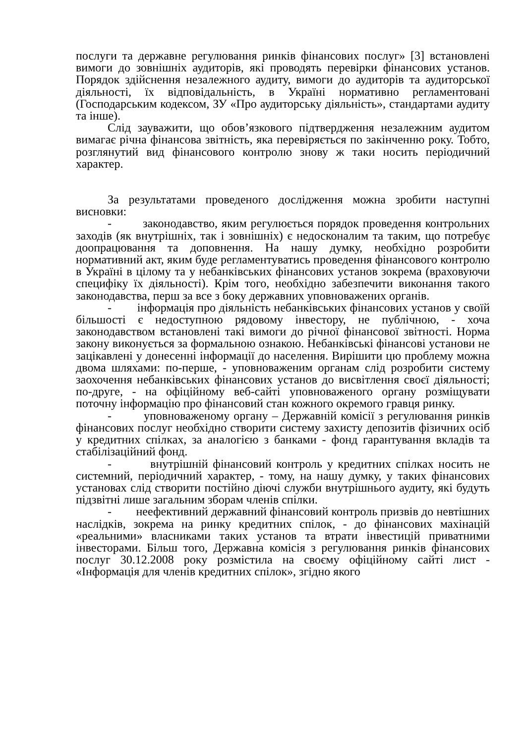послуги та державне регулювання ринків фінансових послуг» [3] встановлені вимоги до зовнішніх аудиторів, які проводять перевірки фінансових установ. Порядок здійснення незалежного аудиту, вимоги до аудиторів та аудиторської діяльності, їх відповідальність, в Україні нормативно регламентовані (Господарським кодексом, ЗУ «Про аудиторську діяльність», стандартами аудиту та інше).
Слід зауважити, що обов’язкового підтвердження незалежним аудитом вимагає річна фінансова звітність, яка перевіряється по закінченню року. Тобто, розглянутий вид фінансового контролю знову ж таки носить періодичний характер.
За результатами проведеного дослідження можна зробити наступні висновки:
- законодавство, яким регулюється порядок проведення контрольних заходів (як внутрішніх, так і зовнішніх) є недосконалим та таким, що потребує доопрацювання та доповнення. На нашу думку, необхідно розробити нормативний акт, яким буде регламентуватись проведення фінансового контролю в Україні в цілому та у небанківських фінансових установ зокрема (враховуючи специфіку їх діяльності). Крім того, необхідно забезпечити виконання такого законодавства, перш за все з боку державних уповноважених органів.
- інформація про діяльність небанківських фінансових установ у своїй більшості є недоступною рядовому інвестору, не публічною, - хоча законодавством встановлені такі вимоги до річної фінансової звітності. Норма закону виконується за формальною ознакою. Небанківські фінансові установи не зацікавлені у донесенні інформації до населення. Вирішити цю проблему можна двома шляхами: по-перше, - уповноваженим органам слід розробити систему заохочення небанківських фінансових установ до висвітлення своєї діяльності; по-друге, - на офіційному веб-сайті уповноваженого органу розміщувати поточну інформацію про фінансовий стан кожного окремого гравця ринку.
- уповноваженому органу – Державній комісії з регулювання ринків фінансових послуг необхідно створити систему захисту депозитів фізичних осіб у кредитних спілках, за аналогією з банками - фонд гарантування вкладів та стабілізаційний фонд.
- внутрішній фінансовий контроль у кредитних спілках носить не системний, періодичний характер, - тому, на нашу думку, у таких фінансових установах слід створити постійно діючі служби внутрішнього аудиту, які будуть підзвітні лише загальним зборам членів спілки.
- неефективний державний фінансовий контроль призвів до невтішних наслідків, зокрема на ринку кредитних спілок, - до фінансових махінацій «реальними» власниками таких установ та втрати інвестицій приватними інвесторами. Більш того, Державна комісія з регулювання ринків фінансових послуг 30.12.2008 року розмістила на своєму офіційному сайті лист - «Інформація для членів кредитних спілок», згідно якого